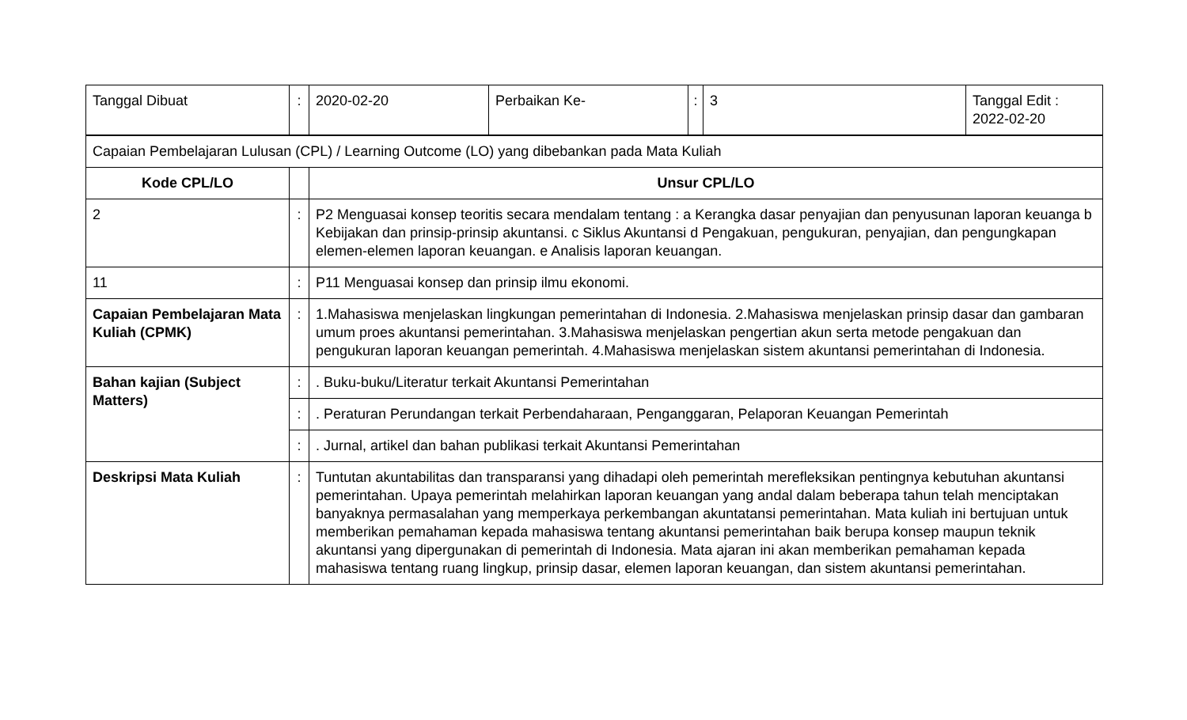| Tanggal Dibuat | : | 2020-02-20 | Perbaikan Ke- | : | 3 | Tanggal Edit : 2022-02-20 |
| Capaian Pembelajaran Lulusan (CPL) / Learning Outcome (LO) yang dibebankan pada Mata Kuliah | | | | | | |
| Kode CPL/LO | | Unsur CPL/LO | | | | |
| 2 | : | P2 Menguasai konsep teoritis secara mendalam tentang : a Kerangka dasar penyajian dan penyusunan laporan keuanga b Kebijakan dan prinsip-prinsip akuntansi. c Siklus Akuntansi d Pengakuan, pengukuran, penyajian, dan pengungkapan elemen-elemen laporan keuangan. e Analisis laporan keuangan. | | | | |
| 11 | : | P11 Menguasai konsep dan prinsip ilmu ekonomi. | | | | |
| Capaian Pembelajaran Mata Kuliah (CPMK) | : | 1.Mahasiswa menjelaskan lingkungan pemerintahan di Indonesia. 2.Mahasiswa menjelaskan prinsip dasar dan gambaran umum proes akuntansi pemerintahan. 3.Mahasiswa menjelaskan pengertian akun serta metode pengakuan dan pengukuran laporan keuangan pemerintah. 4.Mahasiswa menjelaskan sistem akuntansi pemerintahan di Indonesia. | | | | |
| Bahan kajian (Subject Matters) | : | . Buku-buku/Literatur terkait Akuntansi Pemerintahan | | | | |
| | : | . Peraturan Perundangan terkait Perbendaharaan, Penganggaran, Pelaporan Keuangan Pemerintah | | | | |
| | : | . Jurnal, artikel dan bahan publikasi terkait Akuntansi Pemerintahan | | | | |
| Deskripsi Mata Kuliah | : | Tuntutan akuntabilitas dan transparansi yang dihadapi oleh pemerintah merefleksikan pentingnya kebutuhan akuntansi pemerintahan. Upaya pemerintah melahirkan laporan keuangan yang andal dalam beberapa tahun telah menciptakan banyaknya permasalahan yang memperkaya perkembangan akuntatansi pemerintahan. Mata kuliah ini bertujuan untuk memberikan pemahaman kepada mahasiswa tentang akuntansi pemerintahan baik berupa konsep maupun teknik akuntansi yang dipergunakan di pemerintah di Indonesia. Mata ajaran ini akan memberikan pemahaman kepada mahasiswa tentang ruang lingkup, prinsip dasar, elemen laporan keuangan, dan sistem akuntansi pemerintahan. | | | | |